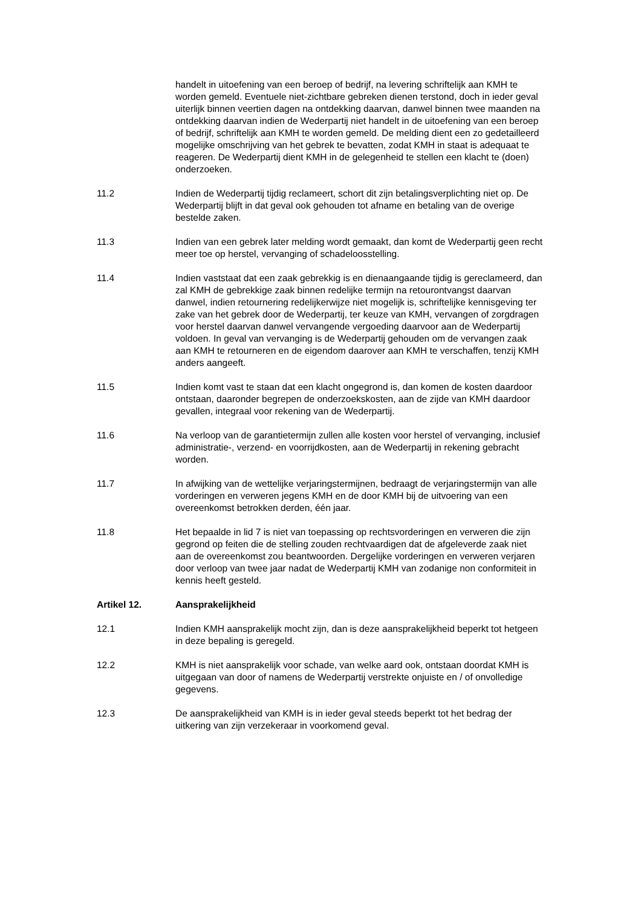handelt in uitoefening van een beroep of bedrijf, na levering schriftelijk aan KMH te worden gemeld. Eventuele niet-zichtbare gebreken dienen terstond, doch in ieder geval uiterlijk binnen veertien dagen na ontdekking daarvan, danwel binnen twee maanden na ontdekking daarvan indien de Wederpartij niet handelt in de uitoefening van een beroep of bedrijf, schriftelijk aan KMH te worden gemeld. De melding dient een zo gedetailleerd mogelijke omschrijving van het gebrek te bevatten, zodat KMH in staat is adequaat te reageren. De Wederpartij dient KMH in de gelegenheid te stellen een klacht te (doen) onderzoeken.
11.2 Indien de Wederpartij tijdig reclameert, schort dit zijn betalingsverplichting niet op. De Wederpartij blijft in dat geval ook gehouden tot afname en betaling van de overige bestelde zaken.
11.3 Indien van een gebrek later melding wordt gemaakt, dan komt de Wederpartij geen recht meer toe op herstel, vervanging of schadeloosstelling.
11.4 Indien vaststaat dat een zaak gebrekkig is en dienaangaande tijdig is gereclameerd, dan zal KMH de gebrekkige zaak binnen redelijke termijn na retourontvangst daarvan danwel, indien retournering redelijkerwijze niet mogelijk is, schriftelijke kennisgeving ter zake van het gebrek door de Wederpartij, ter keuze van KMH, vervangen of zorgdragen voor herstel daarvan danwel vervangende vergoeding daarvoor aan de Wederpartij voldoen. In geval van vervanging is de Wederpartij gehouden om de vervangen zaak aan KMH te retourneren en de eigendom daarover aan KMH te verschaffen, tenzij KMH anders aangeeft.
11.5 Indien komt vast te staan dat een klacht ongegrond is, dan komen de kosten daardoor ontstaan, daaronder begrepen de onderzoekskosten, aan de zijde van KMH daardoor gevallen, integraal voor rekening van de Wederpartij.
11.6 Na verloop van de garantietermijn zullen alle kosten voor herstel of vervanging, inclusief administratie-, verzend- en voorrijdkosten, aan de Wederpartij in rekening gebracht worden.
11.7 In afwijking van de wettelijke verjaringstermijnen, bedraagt de verjaringstermijn van alle vorderingen en verweren jegens KMH en de door KMH bij de uitvoering van een overeenkomst betrokken derden, één jaar.
11.8 Het bepaalde in lid 7 is niet van toepassing op rechtsvorderingen en verweren die zijn gegrond op feiten die de stelling zouden rechtvaardigen dat de afgeleverde zaak niet aan de overeenkomst zou beantwoorden. Dergelijke vorderingen en verweren verjaren door verloop van twee jaar nadat de Wederpartij KMH van zodanige non conformiteit in kennis heeft gesteld.
Artikel 12. Aansprakelijkheid
12.1 Indien KMH aansprakelijk mocht zijn, dan is deze aansprakelijkheid beperkt tot hetgeen in deze bepaling is geregeld.
12.2 KMH is niet aansprakelijk voor schade, van welke aard ook, ontstaan doordat KMH is uitgegaan van door of namens de Wederpartij verstrekte onjuiste en / of onvolledige gegevens.
12.3 De aansprakelijkheid van KMH is in ieder geval steeds beperkt tot het bedrag der uitkering van zijn verzekeraar in voorkomend geval.